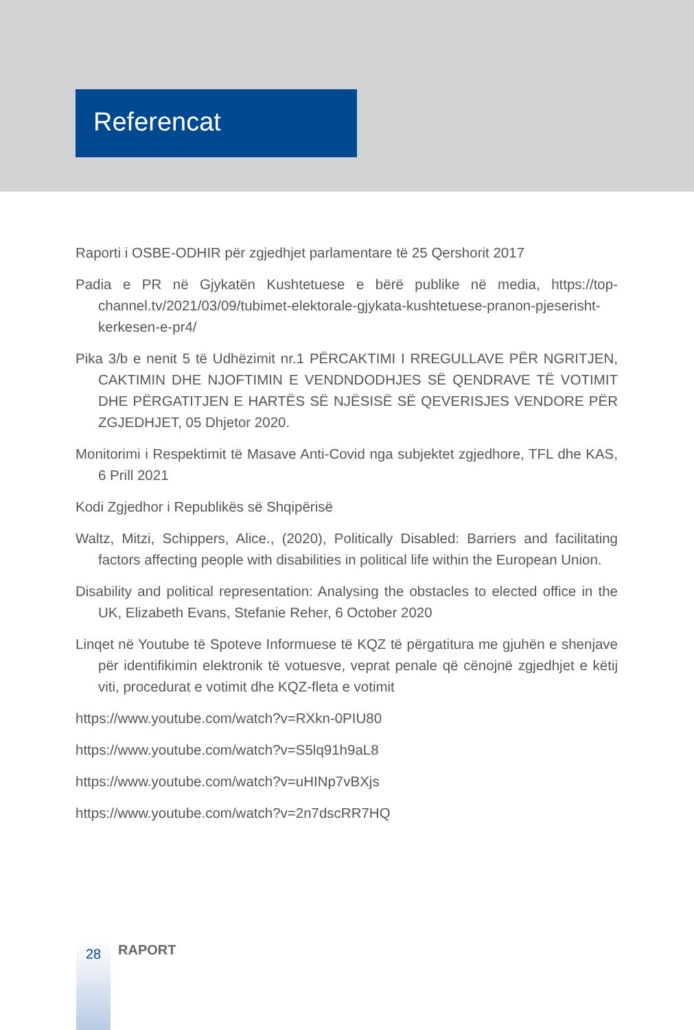Referencat
Raporti i OSBE-ODHIR për zgjedhjet parlamentare të 25 Qershorit 2017
Padia e PR në Gjykatën Kushtetuese e bërë publike në media, https://top-channel.tv/2021/03/09/tubimet-elektorale-gjykata-kushtetuese-pranon-pjeserisht-kerkesen-e-pr4/
Pika 3/b e nenit 5 të Udhëzimit nr.1 PËRCAKTIMI I RREGULLAVE PËR NGRITJEN, CAKTIMIN DHE NJOFTIMIN E VENDNDODHJES SË QENDRAVE TË VOTIMIT DHE PËRGATITJEN E HARTËS SË NJËSISË SË QEVERISJES VENDORE PËR ZGJEDHJET, 05 Dhjetor 2020.
Monitorimi i Respektimit të Masave Anti-Covid nga subjektet zgjedhore, TFL dhe KAS, 6 Prill 2021
Kodi Zgjedhor i Republikës së Shqipërisë
Waltz, Mitzi, Schippers, Alice., (2020), Politically Disabled: Barriers and facilitating factors affecting people with disabilities in political life within the European Union.
Disability and political representation: Analysing the obstacles to elected office in the UK, Elizabeth Evans, Stefanie Reher, 6 October 2020
Linqet në Youtube të Spoteve Informuese të KQZ të përgatitura me gjuhën e shenjave për identifikimin elektronik të votuesve, veprat penale që cënojnë zgjedhjet e këtij viti, procedurat e votimit dhe KQZ-fleta e votimit
https://www.youtube.com/watch?v=RXkn-0PIU80
https://www.youtube.com/watch?v=S5lq91h9aL8
https://www.youtube.com/watch?v=uHINp7vBXjs
https://www.youtube.com/watch?v=2n7dscRR7HQ
28 RAPORT